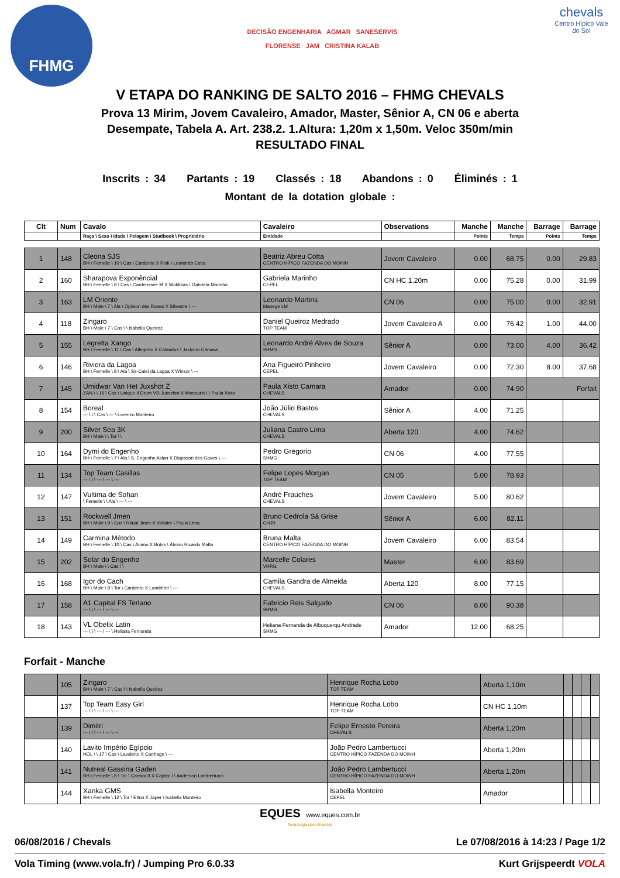FHMG
DECISÃO ENGENHARIA AGMAR SANESERVIS
FLORENSE JAM CRISTINA KALAB
chevals
Centro Hípico Vale do Sol
V ETAPA DO RANKING DE SALTO 2016 – FHMG CHEVALS
Prova 13 Mirim, Jovem Cavaleiro, Amador, Master, Sênior A, CN 06 e aberta
Desempate, Tabela A. Art. 238.2. 1.Altura: 1,20m x 1,50m. Veloc 350m/min
RESULTADO FINAL
Inscrits : 34 Partants : 19 Classés : 18 Abandons : 0 Éliminés : 1
Montant de la dotation globale :
| Clt | Num | Cavalo | Cavaleiro | Observations | Manche | Manche | Barrage | Barrage |
| --- | --- | --- | --- | --- | --- | --- | --- | --- |
| | | Raça \ Sexo \ Idade \ Pelagem \ Studbook \ Proprietário | Entidade | | Points | Temps | Points | Temps |
| 1 | 148 | Cleona SJS BH \ Femelle \ 10 \ Cas \ Cardento X Risk \ Leonardo Cotta | Beatriz Abreu Cotta CENTRO HÍPICO FAZENDA DO MOINH | Jovem Cavaleiro | 0.00 | 68.75 | 0.00 | 29.83 |
| 2 | 160 | Sharapova Exponêncial BH \ Femelle \ 8 \ Cas \ Cardenssee M X Woldikas \ Gabriela Marinho | Gabriela Marinho CEPEL | CN HC 1.20m | 0.00 | 75.28 | 0.00 | 31.99 |
| 3 | 163 | LM Oriente BH \ Male \ 7 \ Ala \ Opinion des Roses X Silvestre \ --- | Leonardo Martins Manege LM | CN 06 | 0.00 | 75.00 | 0.00 | 32.91 |
| 4 | 118 | Zingaro BH \ Male \ 7 \ Cas \ \ Isabella Queiroz | Daniel Queiroz Medrado TOP TEAM | Jovem Cavaleiro A | 0.00 | 76.42 | 1.00 | 44.00 |
| 5 | 155 | Legretta Xango BH \ Femelle \ 11 \ Cas \ Allegreto X Calandus \ Jackson Câmara | Leonardo André Alves de Souza SHMG | Sênior A | 0.00 | 73.00 | 4.00 | 36.42 |
| 6 | 146 | Riviera da Lagoa BH \ Femelle \ 8 \ Ala \ Sir-Calei da Lagoa X Winsor \ --- | Ana Figueiró Pinheiro CEPEL | Jovem Cavaleiro | 0.00 | 72.30 | 8.00 | 37.68 |
| 7 | 145 | Umidwar Van Het Juxshot Z ZAN \ \ 16 \ Cas \ Unique II Drum VD Juxschot X Missouris I \ Paula Xisto | Paula Xisto Camara CHEVALS | Amador | 0.00 | 74.90 | Forfait | |
| 8 | 154 | Boreal --- \ \ \ Cas \ --- \ Lorenzo Monteiro | João Júlio Bastos CHEVALS | Sênior A | 4.00 | 71.25 | | |
| 9 | 200 | Silver Sea 3K BH \ Male \ \ Tor \ \ | Juliana Castro Lima CHEVALS | Aberta 120 | 4.00 | 74.62 | | |
| 10 | 164 | Dymi do Engenho BH \ Femelle \ 7 \ Ala \ S. Engenho Aslan X Diapason des Gaves \ --- | Pedro Gregorio SHMG | CN 06 | 4.00 | 77.55 | | |
| 11 | 134 | Top Team Casillas --- \ \ \ --- \ --- \ --- | Felipe Lopes Morgan TOP TEAM | CN 05 | 5.00 | 78.93 | | |
| 12 | 147 | Vultima de Sohan \ Femelle \ \ Ala \ --- \ --- | André Frauches CHEVALS | Jovem Cavaleiro | 5.00 | 80.62 | | |
| 13 | 151 | Rockwell Jmen BH \ Male \ 9 \ Cas \ Ritual Jmen X Voltaire \ Paulo Lima | Bruno Cedrola Sá Grise CHJR | Sênior A | 6.00 | 82.11 | | |
| 14 | 149 | Carmina Método BH \ Femelle \ 10 \ Cas \ Animo X Bubis \ Álvaro Ricardo Malta | Bruna Malta CENTRO HÍPICO FAZENDA DO MOINH | Jovem Cavaleiro | 6.00 | 83.54 | | |
| 15 | 202 | Solar do Engenho BH \ Male \ \ Cas \ \ | Marcelle Colares VHRG | Master | 6.00 | 83.69 | | |
| 16 | 168 | Igor do Cach BH \ Male \ 8 \ Tor \ Cardento X Landritter \ --- | Camila Gandra de Almeida CHEVALS | Aberta 120 | 8.00 | 77.15 | | |
| 17 | 158 | A1 Capital FS Terlano --- \ \ \ --- \ --- \ --- | Fabricio Reis Salgado SHMG | CN 06 | 8.00 | 90.38 | | |
| 18 | 143 | VL Obelix Latin --- \ \ \ --- \ --- \ Heliana Fernanda | Heliana Fernanda de Albuquerqu Andrade SHMG | Amador | 12.00 | 68.25 | | |
Forfait - Manche
| | 105 | Zingaro BH \ Male \ 7 \ Cas \ \ Isabella Queiroz | Henrique Rocha Lobo TOP TEAM | Aberta 1,10m | | | | |
| | 137 | Top Team Easy Girl --- \ \ \ --- \ --- \ --- | Henrique Rocha Lobo TOP TEAM | CN HC 1,10m | | | | |
| | 139 | Dimitri --- \ \ \ --- \ --- \ --- | Felipe Ernesto Pereira CHEVALS | Aberta 1,20m | | | | |
| | 140 | Lavito Império Egípcio HOL \ \ 17 \ Cas \ Lavaletto X Carthago \ --- | João Pedro Lambertucci CENTRO HÍPICO FAZENDA DO MOINH | Aberta 1,20m | | | | |
| | 141 | Nutreal Gassina Gaden BH \ Femelle \ 8 \ Tor \ Cassini II X Capitol I \ Anderson Lambertucci | João Pedro Lambertucci CENTRO HÍPICO FAZENDA DO MOINH | Aberta 1,20m | | | | |
| | 144 | Xanka GMS BH \ Femelle \ 12 \ Tor \ Elton X Japer \ Isabella Monteiro | Isabella Monteiro CEPEL | Amador | | | | |
EQUES www.eques.com.br
Tecnologia para Eventos
06/08/2016 / Chevals Le 07/08/2016 à 14:23 / Page 1/2
Vola Timing (www.vola.fr) / Jumping Pro 6.0.33 Kurt Grijspeerdt VOLA